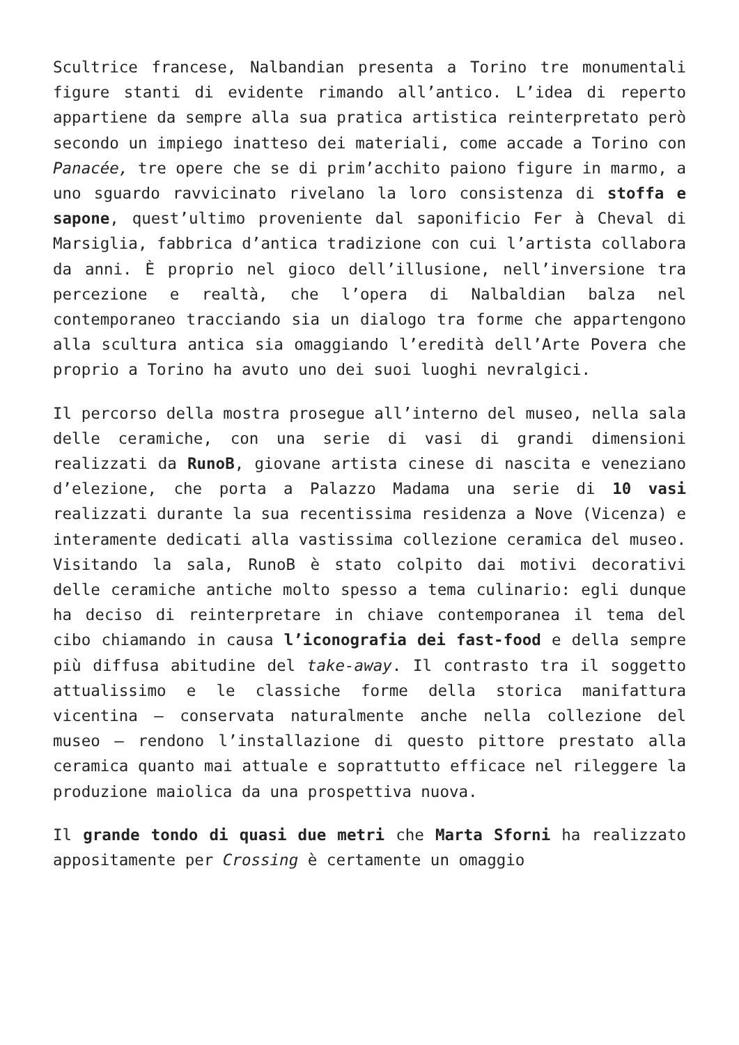Scultrice francese, Nalbandian presenta a Torino tre monumentali figure stanti di evidente rimando all’antico. L’idea di reperto appartiene da sempre alla sua pratica artistica reinterpretato però secondo un impiego inatteso dei materiali, come accade a Torino con Panacée, tre opere che se di prim’acchito paiono figure in marmo, a uno sguardo ravvicinato rivelano la loro consistenza di stoffa e sapone, quest’ultimo proveniente dal saponificio Fer à Cheval di Marsiglia, fabbrica d’antica tradizione con cui l’artista collabora da anni. È proprio nel gioco dell’illusione, nell’inversione tra percezione e realtà, che l’opera di Nalbaldian balza nel contemporaneo tracciando sia un dialogo tra forme che appartengono alla scultura antica sia omaggiando l’eredità dell’Arte Povera che proprio a Torino ha avuto uno dei suoi luoghi nevralgici.
Il percorso della mostra prosegue all’interno del museo, nella sala delle ceramiche, con una serie di vasi di grandi dimensioni realizzati da RunoB, giovane artista cinese di nascita e veneziano d’elezione, che porta a Palazzo Madama una serie di 10 vasi realizzati durante la sua recentissima residenza a Nove (Vicenza) e interamente dedicati alla vastissima collezione ceramica del museo. Visitando la sala, RunoB è stato colpito dai motivi decorativi delle ceramiche antiche molto spesso a tema culinario: egli dunque ha deciso di reinterpretare in chiave contemporanea il tema del cibo chiamando in causa l’iconografia dei fast-food e della sempre più diffusa abitudine del take-away. Il contrasto tra il soggetto attualissimo e le classiche forme della storica manifattura vicentina – conservata naturalmente anche nella collezione del museo – rendono l’installazione di questo pittore prestato alla ceramica quanto mai attuale e soprattutto efficace nel rileggere la produzione maiolica da una prospettiva nuova.
Il grande tondo di quasi due metri che Marta Sforni ha realizzato appositamente per Crossing è certamente un omaggio